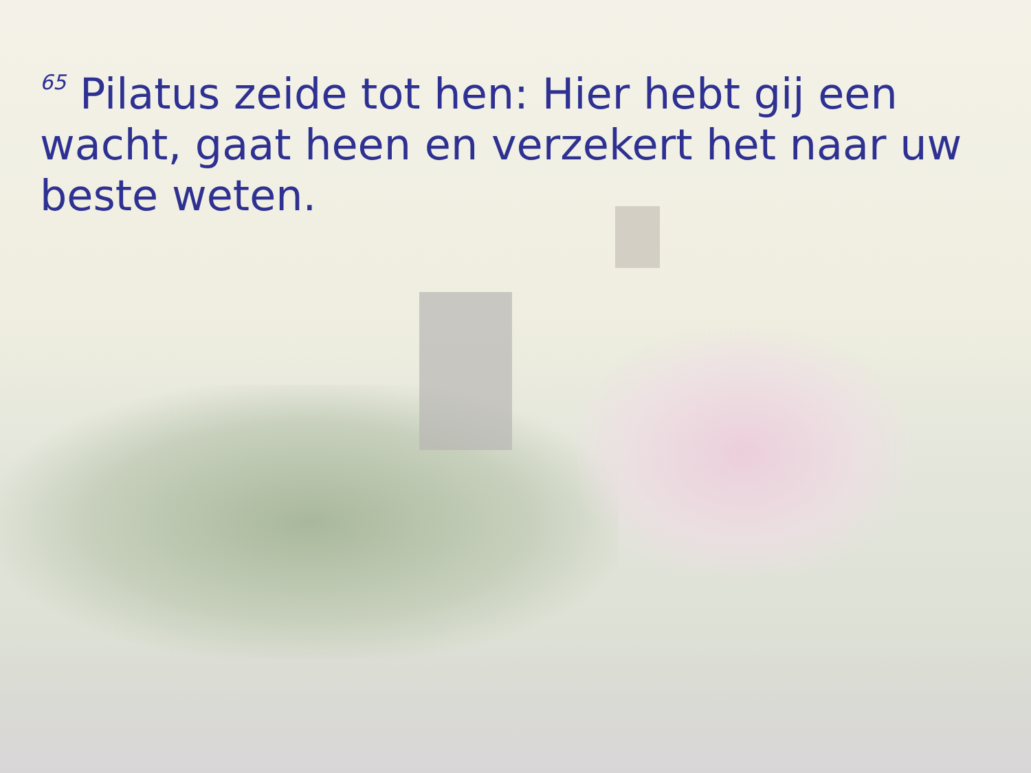<sup>65</sup> Pilatus zeide tot hen: Hier hebt gij een wacht, gaat heen en verzekert het naar uw beste weten.